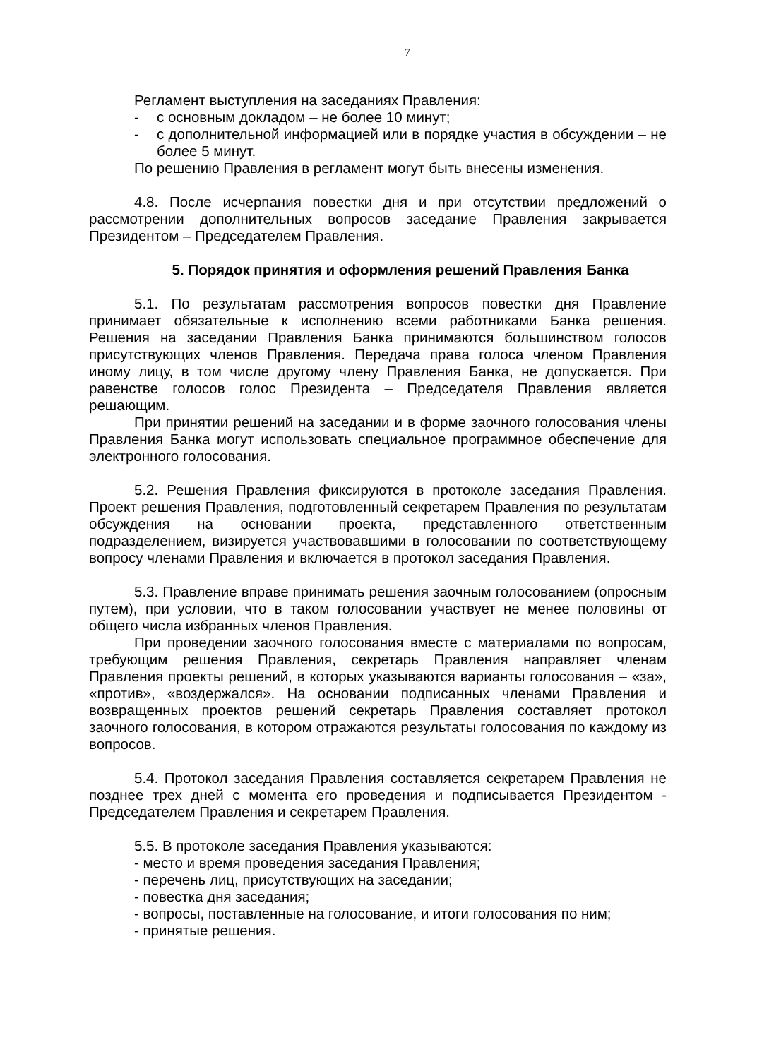7
Регламент выступления на заседаниях Правления:
- с основным докладом – не более 10 минут;
- с дополнительной информацией или в порядке участия в обсуждении – не более 5 минут.
По решению Правления в регламент могут быть внесены изменения.
4.8. После исчерпания повестки дня и при отсутствии предложений о рассмотрении дополнительных вопросов заседание Правления закрывается Президентом – Председателем Правления.
5. Порядок принятия и оформления решений Правления Банка
5.1. По результатам рассмотрения вопросов повестки дня Правление принимает обязательные к исполнению всеми работниками Банка решения. Решения на заседании Правления Банка принимаются большинством голосов присутствующих членов Правления. Передача права голоса членом Правления иному лицу, в том числе другому члену Правления Банка, не допускается. При равенстве голосов голос Президента – Председателя Правления является решающим.
При принятии решений на заседании и в форме заочного голосования члены Правления Банка могут использовать специальное программное обеспечение для электронного голосования.
5.2. Решения Правления фиксируются в протоколе заседания Правления. Проект решения Правления, подготовленный секретарем Правления по результатам обсуждения на основании проекта, представленного ответственным подразделением, визируется участвовавшими в голосовании по соответствующему вопросу членами Правления и включается в протокол заседания Правления.
5.3. Правление вправе принимать решения заочным голосованием (опросным путем), при условии, что в таком голосовании участвует не менее половины от общего числа избранных членов Правления.
При проведении заочного голосования вместе с материалами по вопросам, требующим решения Правления, секретарь Правления направляет членам Правления проекты решений, в которых указываются варианты голосования – «за», «против», «воздержался». На основании подписанных членами Правления и возвращенных проектов решений секретарь Правления составляет протокол заочного голосования, в котором отражаются результаты голосования по каждому из вопросов.
5.4. Протокол заседания Правления составляется секретарем Правления не позднее трех дней с момента его проведения и подписывается Президентом - Председателем Правления и секретарем Правления.
5.5. В протоколе заседания Правления указываются:
- место и время проведения заседания Правления;
- перечень лиц, присутствующих на заседании;
- повестка дня заседания;
- вопросы, поставленные на голосование, и итоги голосования по ним;
- принятые решения.